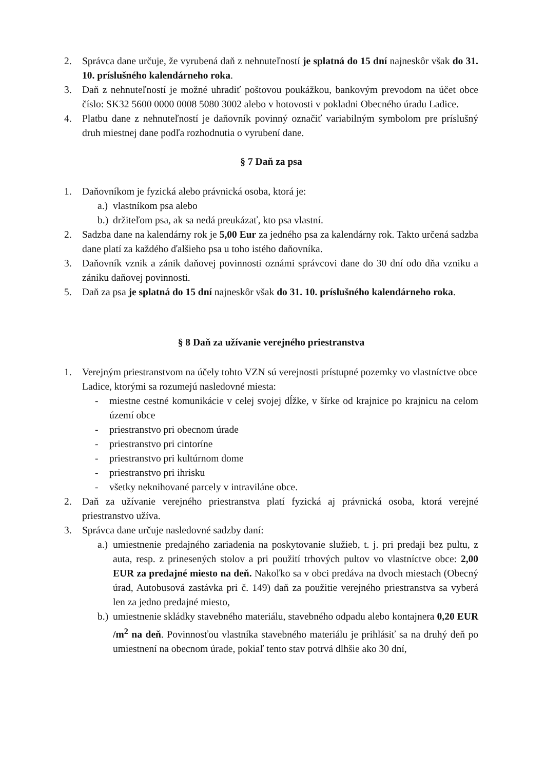2. Správca dane určuje, že vyrubená daň z nehnuteľností je splatná do 15 dní najneskôr však do 31. 10. príslušného kalendárneho roka.
3. Daň z nehnuteľností je možné uhradiť poštovou poukážkou, bankovým prevodom na účet obce číslo: SK32 5600 0000 0008 5080 3002 alebo v hotovosti v pokladni Obecného úradu Ladice.
4. Platbu dane z nehnuteľností je daňovník povinný označiť variabilným symbolom pre príslušný druh miestnej dane podľa rozhodnutia o vyrubení dane.
§ 7 Daň za psa
1. Daňovníkom je fyzická alebo právnická osoba, ktorá je:
a.) vlastníkom psa alebo
b.) držiteľom psa, ak sa nedá preukázať, kto psa vlastní.
2. Sadzba dane na kalendárny rok je 5,00 Eur za jedného psa za kalendárny rok. Takto určená sadzba dane platí za každého ďalšieho psa u toho istého daňovníka.
3. Daňovník vznik a zánik daňovej povinnosti oznámi správcovi dane do 30 dní odo dňa vzniku a zániku daňovej povinnosti.
5. Daň za psa je splatná do 15 dní najneskôr však do 31. 10. príslušného kalendárneho roka.
§ 8 Daň za užívanie verejného priestranstva
1. Verejným priestranstvom na účely tohto VZN sú verejnosti prístupné pozemky vo vlastníctve obce Ladice, ktorými sa rozumejú nasledovné miesta:
- miestne cestné komunikácie v celej svojej dĺžke, v šírke od krajnice po krajnicu na celom území obce
- priestranstvo pri obecnom úrade
- priestranstvo pri cintoríne
- priestranstvo pri kultúrnom dome
- priestranstvo pri ihrisku
- všetky neknihované parcely v intraviláne obce.
2. Daň za užívanie verejného priestranstva platí fyzická aj právnická osoba, ktorá verejné priestranstvo užíva.
3. Správca dane určuje nasledovné sadzby daní:
a.) umiestnenie predajného zariadenia na poskytovanie služieb, t. j. pri predaji bez pultu, z auta, resp. z prinesených stolov a pri použití trhových pultov vo vlastníctve obce: 2,00 EUR za predajné miesto na deň. Nakoľko sa v obci predáva na dvoch miestach (Obecný úrad, Autobusová zastávka pri č. 149) daň za použitie verejného priestranstva sa vyberá len za jedno predajné miesto,
b.) umiestnenie skládky stavebného materiálu, stavebného odpadu alebo kontajnera 0,20 EUR /m<sup>2</sup> na deň. Povinnosťou vlastníka stavebného materiálu je prihlásiť sa na druhý deň po umiestnení na obecnom úrade, pokiaľ tento stav potrvá dlhšie ako 30 dní,